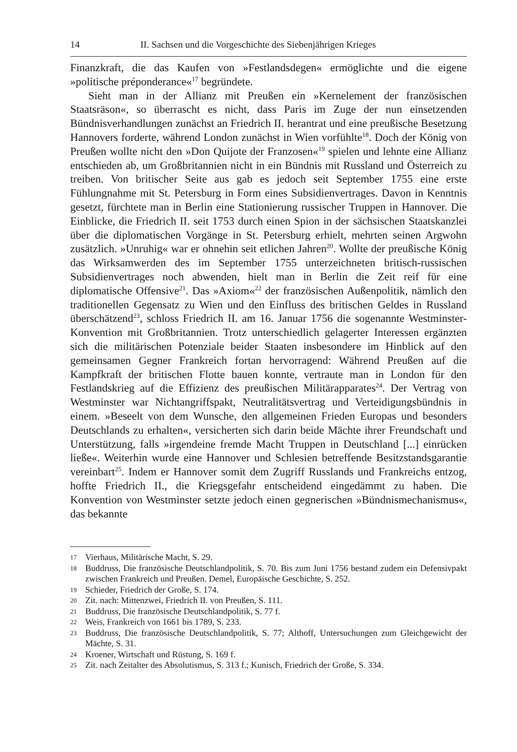14 II. Sachsen und die Vorgeschichte des Siebenjährigen Krieges
Finanzkraft, die das Kaufen von »Festlandsdegen« ermöglichte und die eigene »politische préponderance«<sup>17</sup> begründete.
Sieht man in der Allianz mit Preußen ein »Kernelement der französischen Staatsräson«, so überrascht es nicht, dass Paris im Zuge der nun einsetzenden Bündnisverhandlungen zunächst an Friedrich II. herantrat und eine preußische Besetzung Hannovers forderte, während London zunächst in Wien vorfühlte<sup>18</sup>. Doch der König von Preußen wollte nicht den »Don Quijote der Franzosen«<sup>19</sup> spielen und lehnte eine Allianz entschieden ab, um Großbritannien nicht in ein Bündnis mit Russland und Österreich zu treiben. Von britischer Seite aus gab es jedoch seit September 1755 eine erste Fühlungnahme mit St. Petersburg in Form eines Subsidienvertrages. Davon in Kenntnis gesetzt, fürchtete man in Berlin eine Stationierung russischer Truppen in Hannover. Die Einblicke, die Friedrich II. seit 1753 durch einen Spion in der sächsischen Staatskanzlei über die diplomatischen Vorgänge in St. Petersburg erhielt, mehrten seinen Argwohn zusätzlich. »Unruhig« war er ohnehin seit etlichen Jahren<sup>20</sup>. Wollte der preußische König das Wirksamwerden des im September 1755 unterzeichneten britisch-russischen Subsidienvertrages noch abwenden, hielt man in Berlin die Zeit reif für eine diplomatische Offensive<sup>21</sup>. Das »Axiom«<sup>22</sup> der französischen Außenpolitik, nämlich den traditionellen Gegensatz zu Wien und den Einfluss des britischen Geldes in Russland überschätzend<sup>23</sup>, schloss Friedrich II. am 16. Januar 1756 die sogenannte Westminster-Konvention mit Großbritannien. Trotz unterschiedlich gelagerter Interessen ergänzten sich die militärischen Potenziale beider Staaten insbesondere im Hinblick auf den gemeinsamen Gegner Frankreich fortan hervorragend: Während Preußen auf die Kampfkraft der britischen Flotte bauen konnte, vertraute man in London für den Festlandskrieg auf die Effizienz des preußischen Militärapparates<sup>24</sup>. Der Vertrag von Westminster war Nichtangriffspakt, Neutralitätsvertrag und Verteidigungsbündnis in einem. »Beseelt von dem Wunsche, den allgemeinen Frieden Europas und besonders Deutschlands zu erhalten«, versicherten sich darin beide Mächte ihrer Freundschaft und Unterstützung, falls »irgendeine fremde Macht Truppen in Deutschland [...] einrücken ließe«. Weiterhin wurde eine Hannover und Schlesien betreffende Besitzstandsgarantie vereinbart<sup>25</sup>. Indem er Hannover somit dem Zugriff Russlands und Frankreichs entzog, hoffte Friedrich II., die Kriegsgefahr entscheidend eingedämmt zu haben. Die Konvention von Westminster setzte jedoch einen gegnerischen »Bündnismechanismus«, das bekannte
17 Vierhaus, Militärische Macht, S. 29.
18 Buddruss, Die französische Deutschlandpolitik, S. 70. Bis zum Juni 1756 bestand zudem ein Defensivpakt zwischen Frankreich und Preußen. Demel, Europäische Geschichte, S. 252.
19 Schieder, Friedrich der Große, S. 174.
20 Zit. nach: Mittenzwei, Friedrich II. von Preußen, S. 111.
21 Buddruss, Die französische Deutschlandpolitik, S. 77 f.
22 Weis, Frankreich von 1661 bis 1789, S. 233.
23 Buddruss, Die französische Deutschlandpolitik, S. 77; Althoff, Untersuchungen zum Gleichgewicht der Mächte, S. 31.
24 Kroener, Wirtschaft und Rüstung, S. 169 f.
25 Zit. nach Zeitalter des Absolutismus, S. 313 f.; Kunisch, Friedrich der Große, S. 334.